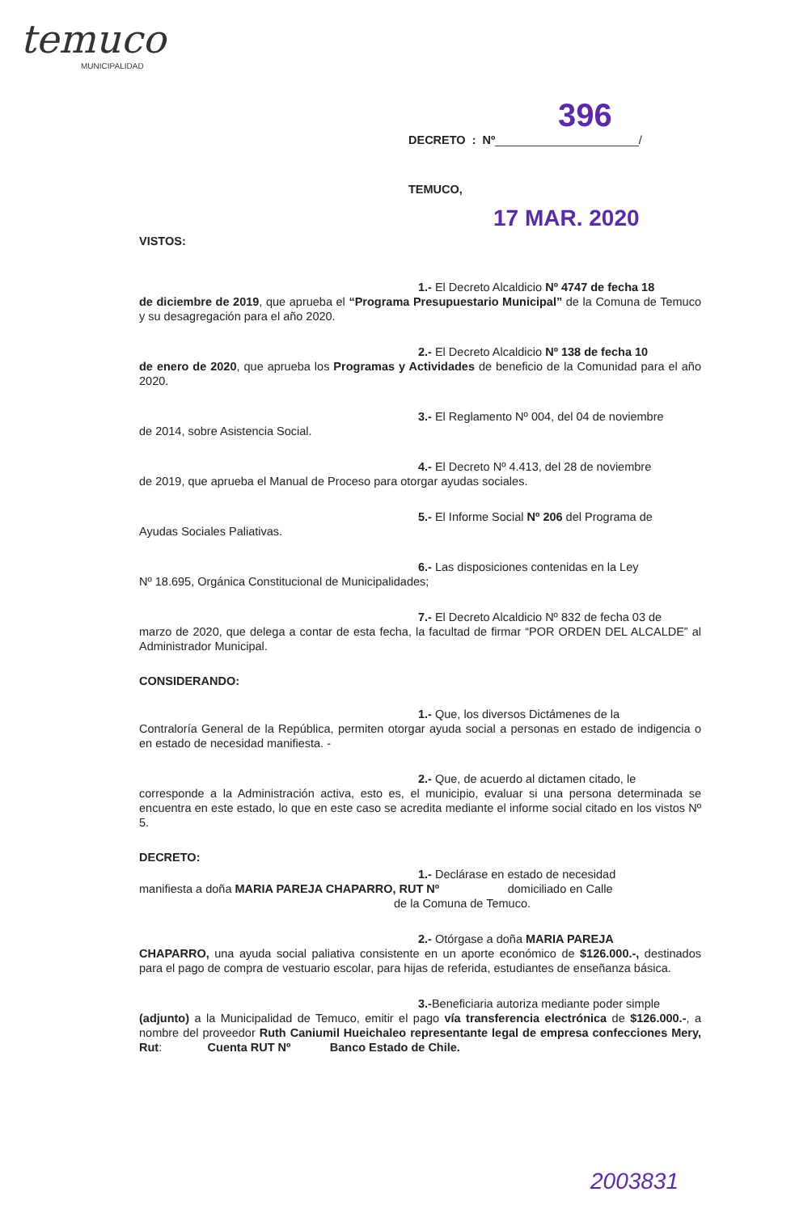temuco
MUNICIPALIDAD
396
DECRETO : Nº______________________/
TEMUCO,
17 MAR. 2020
VISTOS:
1.- El Decreto Alcaldicio Nº 4747 de fecha 18
de diciembre de 2019, que aprueba el “Programa Presupuestario Municipal” de la Comuna de Temuco y su desagregación para el año 2020.
2.- El Decreto Alcaldicio Nº 138 de fecha 10
de enero de 2020, que aprueba los Programas y Actividades de beneficio de la Comunidad para el año 2020.
3.- El Reglamento Nº 004, del 04 de noviembre
de 2014, sobre Asistencia Social.
4.- El Decreto Nº 4.413, del 28 de noviembre
de 2019, que aprueba el Manual de Proceso para otorgar ayudas sociales.
5.- El Informe Social Nº 206 del Programa de
Ayudas Sociales Paliativas.
6.- Las disposiciones contenidas en la Ley
Nº 18.695, Orgánica Constitucional de Municipalidades;
7.- El Decreto Alcaldicio Nº 832 de fecha 03 de
marzo de 2020, que delega a contar de esta fecha, la facultad de firmar “POR ORDEN DEL ALCALDE” al Administrador Municipal.
CONSIDERANDO:
1.- Que, los diversos Dictámenes de la
Contraloría General de la República, permiten otorgar ayuda social a personas en estado de indigencia o en estado de necesidad manifiesta. -
2.- Que, de acuerdo al dictamen citado, le
corresponde a la Administración activa, esto es, el municipio, evaluar si una persona determinada se encuentra en este estado, lo que en este caso se acredita mediante el informe social citado en los vistos Nº 5.
DECRETO:
1.- Declárase en estado de necesidad
manifiesta a doña MARIA PAREJA CHAPARRO, RUT Nº domiciliado en Calle
de la Comuna de Temuco.
2.- Otórgase a doña MARIA PAREJA
CHAPARRO, una ayuda social paliativa consistente en un aporte económico de $126.000.-, destinados para el pago de compra de vestuario escolar, para hijas de referida, estudiantes de enseñanza básica.
3.-Beneficiaria autoriza mediante poder simple
(adjunto) a la Municipalidad de Temuco, emitir el pago vía transferencia electrónica de $126.000.-, a nombre del proveedor Ruth Caniumil Hueichaleo representante legal de empresa confecciones Mery, Rut: Cuenta RUT Nº Banco Estado de Chile.
2003831